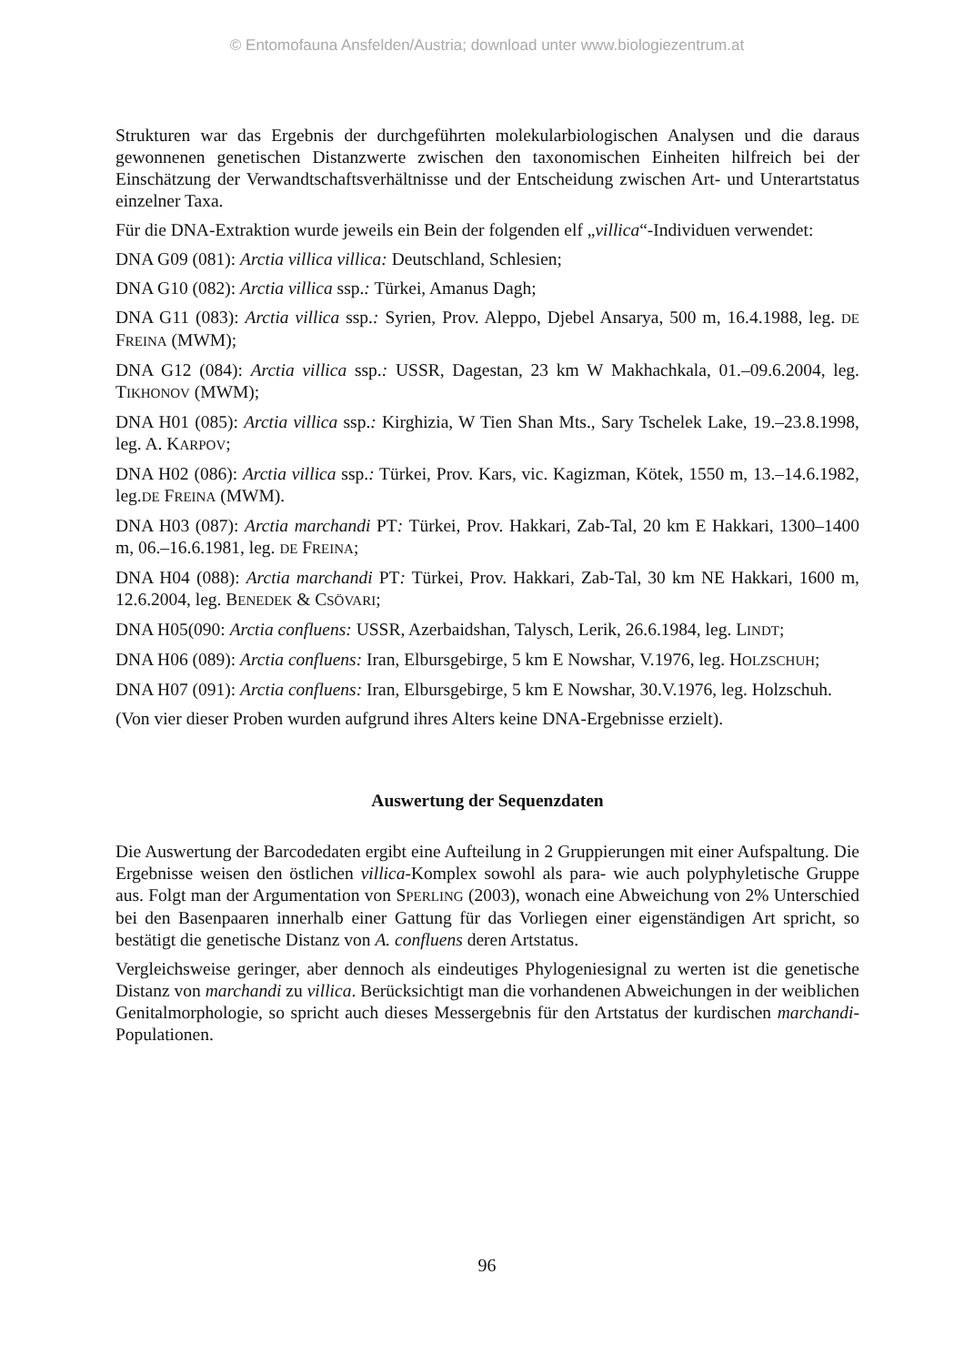© Entomofauna Ansfelden/Austria; download unter www.biologiezentrum.at
Strukturen war das Ergebnis der durchgeführten molekularbiologischen Analysen und die daraus gewonnenen genetischen Distanzwerte zwischen den taxonomischen Einheiten hilfreich bei der Einschätzung der Verwandtschaftsverhältnisse und der Entscheidung zwischen Art- und Unterartstatus einzelner Taxa.
Für die DNA-Extraktion wurde jeweils ein Bein der folgenden elf „villica“-Individuen verwendet:
DNA G09 (081): Arctia villica villica: Deutschland, Schlesien;
DNA G10 (082): Arctia villica ssp.: Türkei, Amanus Dagh;
DNA G11 (083): Arctia villica ssp.: Syrien, Prov. Aleppo, Djebel Ansarya, 500 m, 16.4.1988, leg. DE FREINA (MWM);
DNA G12 (084): Arctia villica ssp.: USSR, Dagestan, 23 km W Makhachkala, 01.–09.6.2004, leg. TIKHONOV (MWM);
DNA H01 (085): Arctia villica ssp.: Kirghizia, W Tien Shan Mts., Sary Tschelek Lake, 19.–23.8.1998, leg. A. KARPOV;
DNA H02 (086): Arctia villica ssp.: Türkei, Prov. Kars, vic. Kagizman, Kötek, 1550 m, 13.–14.6.1982, leg.DE FREINA (MWM).
DNA H03 (087): Arctia marchandi PT: Türkei, Prov. Hakkari, Zab-Tal, 20 km E Hakkari, 1300–1400 m, 06.–16.6.1981, leg. DE FREINA;
DNA H04 (088): Arctia marchandi PT: Türkei, Prov. Hakkari, Zab-Tal, 30 km NE Hakkari, 1600 m, 12.6.2004, leg. BENEDEK & CSÖVARI;
DNA H05(090: Arctia confluens: USSR, Azerbaidshan, Talysch, Lerik, 26.6.1984, leg. LINDT;
DNA H06 (089): Arctia confluens: Iran, Elbursgebirge, 5 km E Nowshar, V.1976, leg. HOLZSCHUH;
DNA H07 (091): Arctia confluens: Iran, Elbursgebirge, 5 km E Nowshar, 30.V.1976, leg. Holzschuh.
(Von vier dieser Proben wurden aufgrund ihres Alters keine DNA-Ergebnisse erzielt).
Auswertung der Sequenzdaten
Die Auswertung der Barcodedaten ergibt eine Aufteilung in 2 Gruppierungen mit einer Aufspaltung. Die Ergebnisse weisen den östlichen villica-Komplex sowohl als para- wie auch polyphyletische Gruppe aus. Folgt man der Argumentation von SPERLING (2003), wonach eine Abweichung von 2% Unterschied bei den Basenpaaren innerhalb einer Gattung für das Vorliegen einer eigenständigen Art spricht, so bestätigt die genetische Distanz von A. confluens deren Artstatus.
Vergleichsweise geringer, aber dennoch als eindeutiges Phylogeniesignal zu werten ist die genetische Distanz von marchandi zu villica. Berücksichtigt man die vorhandenen Abweichungen in der weiblichen Genitalmorphologie, so spricht auch dieses Messergebnis für den Artstatus der kurdischen marchandi-Populationen.
96